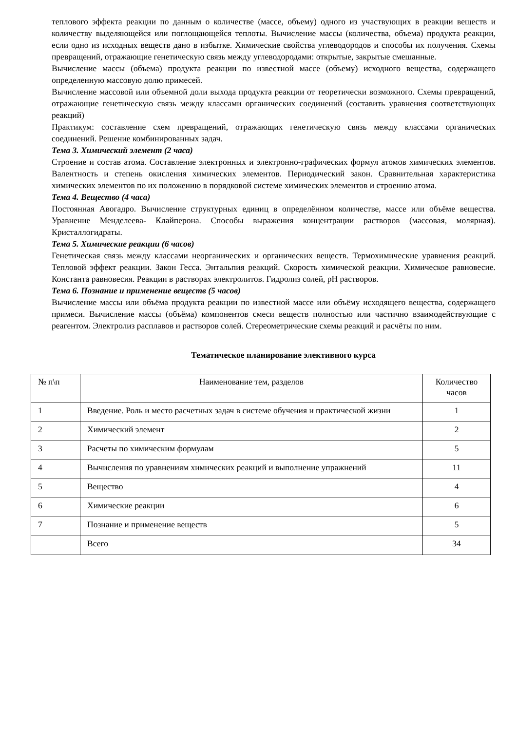теплового эффекта реакции по данным о количестве (массе, объему) одного из участвующих в реакции веществ и количеству выделяющейся или поглощающейся теплоты. Вычисление массы (количества, объема) продукта реакции, если одно из исходных веществ дано в избытке. Химические свойства углеводородов и способы их получения. Схемы превращений, отражающие генетическую связь между углеводородами: открытые, закрытые смешанные.
Вычисление массы (объема) продукта реакции по известной массе (объему) исходного вещества, содержащего определенную массовую долю примесей.
Вычисление массовой или объемной доли выхода продукта реакции от теоретически возможного. Схемы превращений, отражающие генетическую связь между классами органических соединений (составить уравнения соответствующих реакций)
Практикум: составление схем превращений, отражающих генетическую связь между классами органических соединений. Решение комбинированных задач.
Тема 3. Химический элемент (2 часа)
Строение и состав атома. Составление электронных и электронно-графических формул атомов химических элементов. Валентность и степень окисления химических элементов. Периодический закон. Сравнительная характеристика химических элементов по их положению в порядковой системе химических элементов и строению атома.
Тема 4. Вещество (4 часа)
Постоянная Авогадро. Вычисление структурных единиц в определённом количестве, массе или объёме вещества. Уравнение Менделеева- Клайперона. Способы выражения концентрации растворов (массовая, молярная). Кристаллогидраты.
Тема 5. Химические реакции (6 часов)
Генетическая связь между классами неорганических и органических веществ. Термохимические уравнения реакций. Тепловой эффект реакции. Закон Гесса. Энтальпия реакций. Скорость химической реакции. Химическое равновесие. Константа равновесия. Реакции в растворах электролитов. Гидролиз солей, pH растворов.
Тема 6. Познание и применение веществ (5 часов)
Вычисление массы или объёма продукта реакции по известной массе или объёму исходящего вещества, содержащего примеси. Вычисление массы (объёма) компонентов смеси веществ полностью или частично взаимодействующие с реагентом. Электролиз расплавов и растворов солей. Стереометрические схемы реакций и расчёты по ним.
Тематическое планирование элективного курса
| № п\п | Наименование тем, разделов | Количество часов |
| 1 | Введение. Роль и место расчетных задач в системе обучения и практической жизни | 1 |
| 2 | Химический элемент | 2 |
| 3 | Расчеты по химическим формулам | 5 |
| 4 | Вычисления по уравнениям химических реакций и выполнение упражнений | 11 |
| 5 | Вещество | 4 |
| 6 | Химические реакции | 6 |
| 7 | Познание и применение веществ | 5 |
| | Всего | 34 |